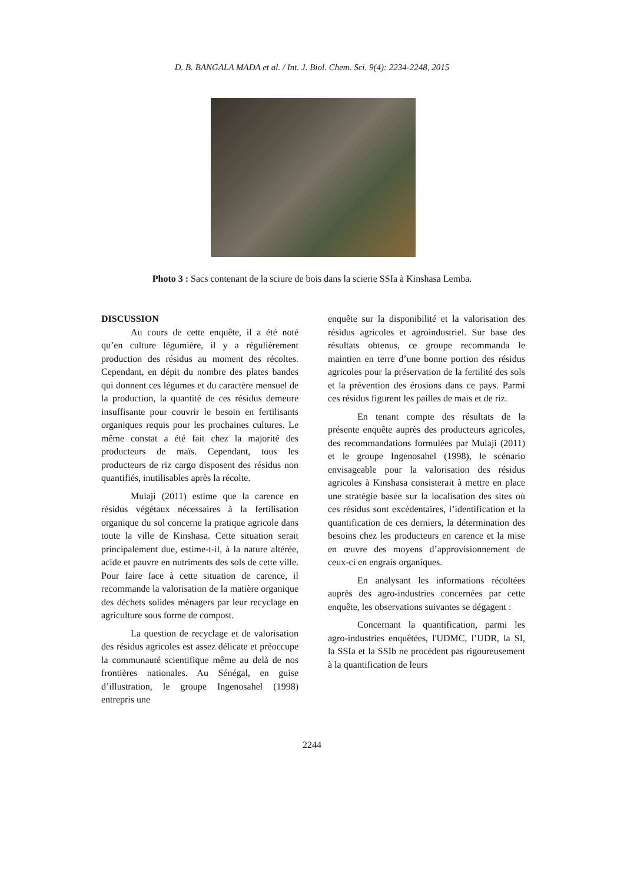D. B. BANGALA MADA et al. / Int. J. Biol. Chem. Sci. 9(4): 2234-2248, 2015
Photo 3 : Sacs contenant de la sciure de bois dans la scierie SSIa à Kinshasa Lemba.
DISCUSSION
Au cours de cette enquête, il a été noté qu’en culture légumière, il y a régulièrement production des résidus au moment des récoltes. Cependant, en dépit du nombre des plates bandes qui donnent ces légumes et du caractère mensuel de la production, la quantité de ces résidus demeure insuffisante pour couvrir le besoin en fertilisants organiques requis pour les prochaines cultures. Le même constat a été fait chez la majorité des producteurs de maïs. Cependant, tous les producteurs de riz cargo disposent des résidus non quantifiés, inutilisables après la récolte.
Mulaji (2011) estime que la carence en résidus végétaux nécessaires à la fertilisation organique du sol concerne la pratique agricole dans toute la ville de Kinshasa. Cette situation serait principalement due, estime-t-il, à la nature altérée, acide et pauvre en nutriments des sols de cette ville. Pour faire face à cette situation de carence, il recommande la valorisation de la matière organique des déchets solides ménagers par leur recyclage en agriculture sous forme de compost.
La question de recyclage et de valorisation des résidus agricoles est assez délicate et préoccupe la communauté scientifique même au delà de nos frontières nationales. Au Sénégal, en guise d’illustration, le groupe Ingenosahel (1998) entrepris une
enquête sur la disponibilité et la valorisation des résidus agricoles et agroindustriel. Sur base des résultats obtenus, ce groupe recommanda le maintien en terre d’une bonne portion des résidus agricoles pour la préservation de la fertilité des sols et la prévention des érosions dans ce pays. Parmi ces résidus figurent les pailles de mais et de riz.
En tenant compte des résultats de la présente enquête auprès des producteurs agricoles, des recommandations formulées par Mulaji (2011) et le groupe Ingenosahel (1998), le scénario envisageable pour la valorisation des résidus agricoles à Kinshasa consisterait à mettre en place une stratégie basée sur la localisation des sites où ces résidus sont excédentaires, l’identification et la quantification de ces derniers, la détermination des besoins chez les producteurs en carence et la mise en œuvre des moyens d’approvisionnement de ceux-ci en engrais organiques.
En analysant les informations récoltées auprès des agro-industries concernées par cette enquête, les observations suivantes se dégagent :
Concernant la quantification, parmi les agro-industries enquêtées, l'UDMC, l’UDR, la SI, la SSIa et la SSIb ne procèdent pas rigoureusement à la quantification de leurs
2244